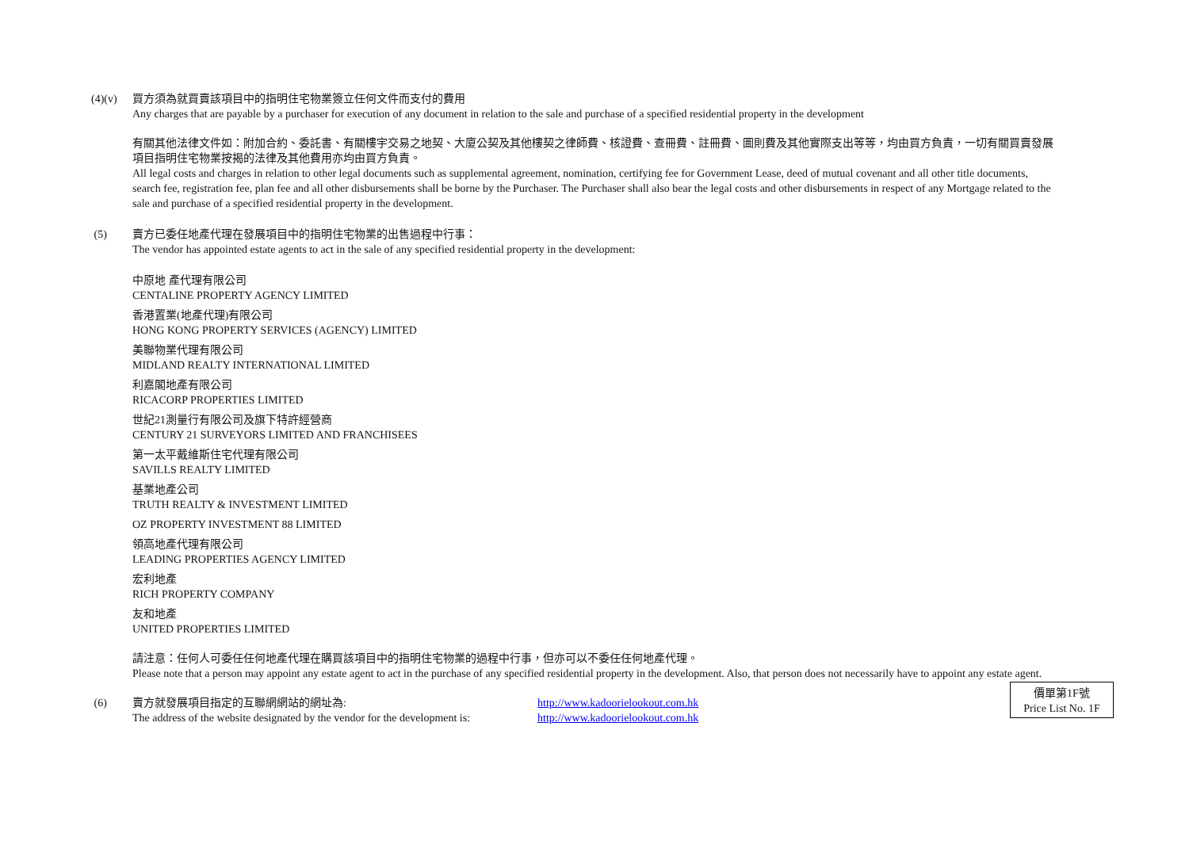(4)(v) 買方須為就買賣該項目中的指明住宅物業簽立任何文件而支付的費用
Any charges that are payable by a purchaser for execution of any document in relation to the sale and purchase of a specified residential property in the development
有關其他法律文件如：附加合約、委託書、有關樓宇交易之地契、大廈公契及其他樓契之律師費、核證費、查冊費、註冊費、圖則費及其他實際支出等等，均由買方負責，一切有關買賣發展項目指明住宅物業按揭的法律及其他費用亦均由買方負責。
All legal costs and charges in relation to other legal documents such as supplemental agreement, nomination, certifying fee for Government Lease, deed of mutual covenant and all other title documents, search fee, registration fee, plan fee and all other disbursements shall be borne by the Purchaser. The Purchaser shall also bear the legal costs and other disbursements in respect of any Mortgage related to the sale and purchase of a specified residential property in the development.
(5) 賣方已委任地產代理在發展項目中的指明住宅物業的出售過程中行事：
The vendor has appointed estate agents to act in the sale of any specified residential property in the development:
中原地 產代理有限公司
CENTALINE PROPERTY AGENCY LIMITED
香港置業(地產代理)有限公司
HONG KONG PROPERTY SERVICES (AGENCY) LIMITED
美聯物業代理有限公司
MIDLAND REALTY INTERNATIONAL LIMITED
利嘉閣地產有限公司
RICACORP PROPERTIES LIMITED
世紀21測量行有限公司及旗下特許經營商
CENTURY 21 SURVEYORS LIMITED AND FRANCHISEES
第一太平戴維斯住宅代理有限公司
SAVILLS REALTY LIMITED
基業地產公司
TRUTH REALTY & INVESTMENT LIMITED
OZ PROPERTY INVESTMENT 88 LIMITED
領高地產代理有限公司
LEADING PROPERTIES AGENCY LIMITED
宏利地產
RICH PROPERTY COMPANY
友和地產
UNITED PROPERTIES LIMITED
請注意：任何人可委任任何地產代理在購買該項目中的指明住宅物業的過程中行事，但亦可以不委任任何地產代理。
Please note that a person may appoint any estate agent to act in the purchase of any specified residential property in the development. Also, that person does not necessarily have to appoint any estate agent.
(6) 賣方就發展項目指定的互聯網網站的網址為: http://www.kadoorielookout.com.hk The address of the website designated by the vendor for the development is: http://www.kadoorielookout.com.hk
價單第1F號
Price List No. 1F